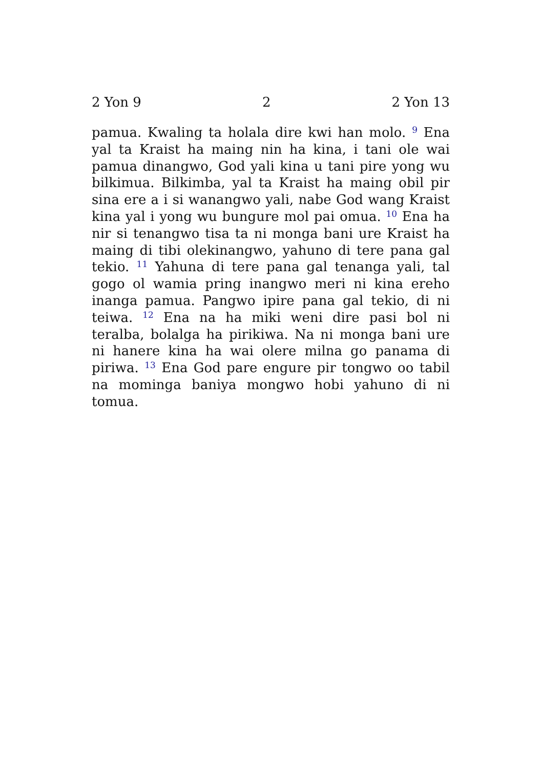2 Yon 9 2 2 Yon 13
pamua. Kwaling ta holala dire kwi han molo. <sup>9</sup> Ena yal ta Kraist ha maing nin ha kina, i tani ole wai pamua dinangwo, God yali kina u tani pire yong wu bilkimua. Bilkimba, yal ta Kraist ha maing obil pir sina ere a i si wanangwo yali, nabe God wang Kraist kina yal i yong wu bungure mol pai omua. <sup>10</sup> Ena ha nir si tenangwo tisa ta ni monga bani ure Kraist ha maing di tibi olekinangwo, yahuno di tere pana gal tekio. <sup>11</sup> Yahuna di tere pana gal tenanga yali, tal gogo ol wamia pring inangwo meri ni kina ereho inanga pamua. Pangwo ipire pana gal tekio, di ni teiwa. <sup>12</sup> Ena na ha miki weni dire pasi bol ni teralba, bolalga ha pirikiwa. Na ni monga bani ure ni hanere kina ha wai olere milna go panama di piriwa. <sup>13</sup> Ena God pare engure pir tongwo oo tabil na mominga baniya mongwo hobi yahuno di ni tomua.